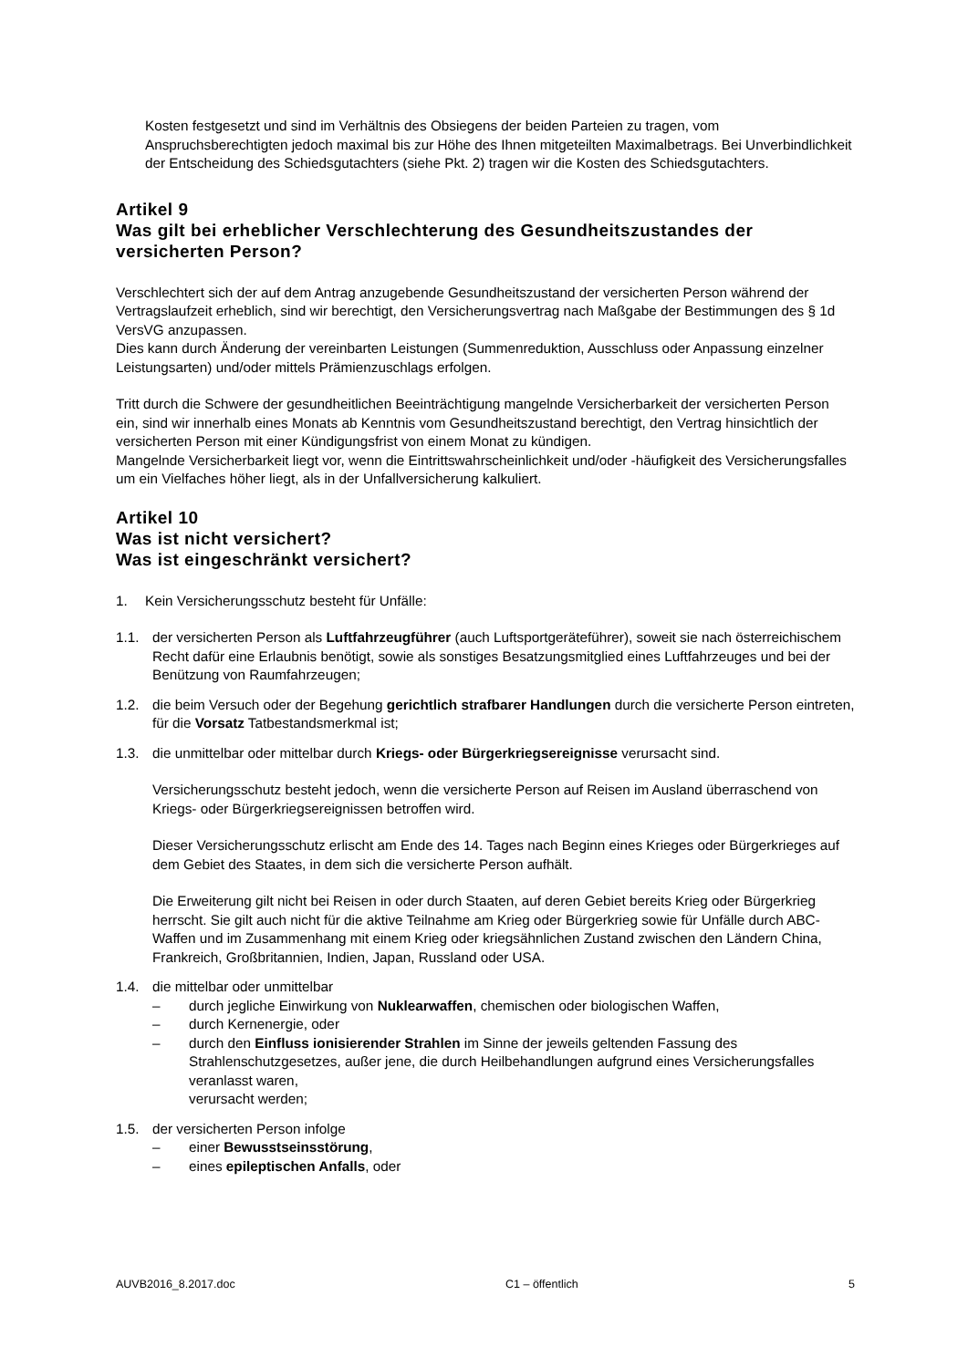Kosten festgesetzt und sind im Verhältnis des Obsiegens der beiden Parteien zu tragen, vom Anspruchsberechtigten jedoch maximal bis zur Höhe des Ihnen mitgeteilten Maximalbetrags. Bei Unverbindlichkeit der Entscheidung des Schiedsgutachters (siehe Pkt. 2) tragen wir die Kosten des Schiedsgutachters.
Artikel 9
Was gilt bei erheblicher Verschlechterung des Gesundheitszustandes der versicherten Person?
Verschlechtert sich der auf dem Antrag anzugebende Gesundheitszustand der versicherten Person während der Vertragslaufzeit erheblich, sind wir berechtigt, den Versicherungsvertrag nach Maßgabe der Bestimmungen des § 1d VersVG anzupassen.
Dies kann durch Änderung der vereinbarten Leistungen (Summenreduktion, Ausschluss oder Anpassung einzelner Leistungsarten) und/oder mittels Prämienzuschlags erfolgen.
Tritt durch die Schwere der gesundheitlichen Beeinträchtigung mangelnde Versicherbarkeit der versicherten Person ein, sind wir innerhalb eines Monats ab Kenntnis vom Gesundheitszustand berechtigt, den Vertrag hinsichtlich der versicherten Person mit einer Kündigungsfrist von einem Monat zu kündigen.
Mangelnde Versicherbarkeit liegt vor, wenn die Eintrittswahrscheinlichkeit und/oder -häufigkeit des Versicherungsfalles um ein Vielfaches höher liegt, als in der Unfallversicherung kalkuliert.
Artikel 10
Was ist nicht versichert?
Was ist eingeschränkt versichert?
1. Kein Versicherungsschutz besteht für Unfälle:
1.1. der versicherten Person als Luftfahrzeugführer (auch Luftsportgeräteführer), soweit sie nach österreichischem Recht dafür eine Erlaubnis benötigt, sowie als sonstiges Besatzungsmitglied eines Luftfahrzeuges und bei der Benützung von Raumfahrzeugen;
1.2. die beim Versuch oder der Begehung gerichtlich strafbarer Handlungen durch die versicherte Person eintreten, für die Vorsatz Tatbestandsmerkmal ist;
1.3. die unmittelbar oder mittelbar durch Kriegs- oder Bürgerkriegsereignisse verursacht sind.
Versicherungsschutz besteht jedoch, wenn die versicherte Person auf Reisen im Ausland überraschend von Kriegs- oder Bürgerkriegsereignissen betroffen wird.
Dieser Versicherungsschutz erlischt am Ende des 14. Tages nach Beginn eines Krieges oder Bürgerkrieges auf dem Gebiet des Staates, in dem sich die versicherte Person aufhält.
Die Erweiterung gilt nicht bei Reisen in oder durch Staaten, auf deren Gebiet bereits Krieg oder Bürgerkrieg herrscht. Sie gilt auch nicht für die aktive Teilnahme am Krieg oder Bürgerkrieg sowie für Unfälle durch ABC-Waffen und im Zusammenhang mit einem Krieg oder kriegsähnlichen Zustand zwischen den Ländern China, Frankreich, Großbritannien, Indien, Japan, Russland oder USA.
1.4. die mittelbar oder unmittelbar
– durch jegliche Einwirkung von Nuklearwaffen, chemischen oder biologischen Waffen,
– durch Kernenergie, oder
– durch den Einfluss ionisierender Strahlen im Sinne der jeweils geltenden Fassung des Strahlenschutzgesetzes, außer jene, die durch Heilbehandlungen aufgrund eines Versicherungsfalles veranlasst waren,
verursacht werden;
1.5. der versicherten Person infolge
– einer Bewusstseinsstörung,
– eines epileptischen Anfalls, oder
AUVB2016_8.2017.doc C1 – öffentlich 5